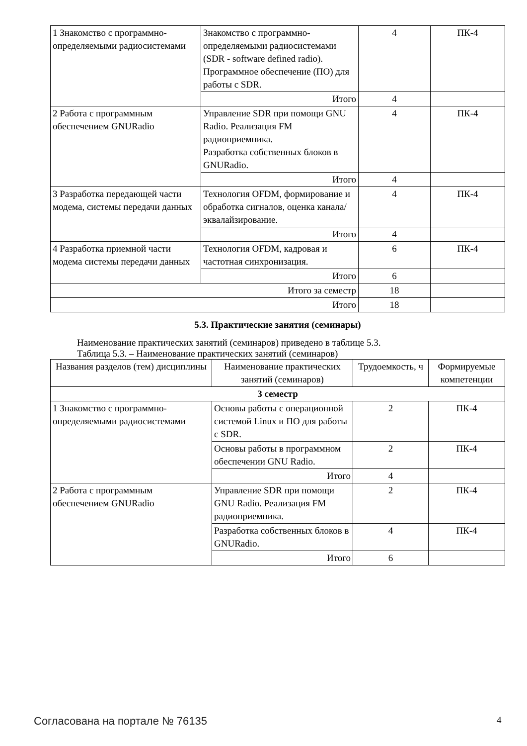| 1 Знакомство с программно-определяемыми радиосистемами | Знакомство с программно-определяемыми радиосистемами (SDR - software defined radio). Программное обеспечение (ПО) для работы с SDR. | 4 | ПК-4 |
| | Итого | 4 | |
| 2 Работа с программным обеспечением GNURadio | Управление SDR при помощи GNU Radio. Реализация FM радиоприемника. Разработка собственных блоков в GNURadio. | 4 | ПК-4 |
| | Итого | 4 | |
| 3 Разработка передающей части модема, системы передачи данных | Технология OFDM, формирование и обработка сигналов, оценка канала/эквалайзирование. | 4 | ПК-4 |
| | Итого | 4 | |
| 4 Разработка приемной части модема системы передачи данных | Технология OFDM, кадровая и частотная синхронизация. | 6 | ПК-4 |
| | Итого | 6 | |
| Итого за семестр | | 18 | |
| Итого | | 18 | |
5.3. Практические занятия (семинары)
Наименование практических занятий (семинаров) приведено в таблице 5.3.
Таблица 5.3. – Наименование практических занятий (семинаров)
| Названия разделов (тем) дисциплины | Наименование практических занятий (семинаров) | Трудоемкость, ч | Формируемые компетенции |
| --- | --- | --- | --- |
| 3 семестр | | | |
| 1 Знакомство с программно-определяемыми радиосистемами | Основы работы с операционной системой Linux и ПО для работы с SDR. | 2 | ПК-4 |
| | Основы работы в программном обеспечении GNU Radio. | 2 | ПК-4 |
| | Итого | 4 | |
| 2 Работа с программным обеспечением GNURadio | Управление SDR при помощи GNU Radio. Реализация FM радиоприемника. | 2 | ПК-4 |
| | Разработка собственных блоков в GNURadio. | 4 | ПК-4 |
| | Итого | 6 | |
Согласована на портале № 76135 4